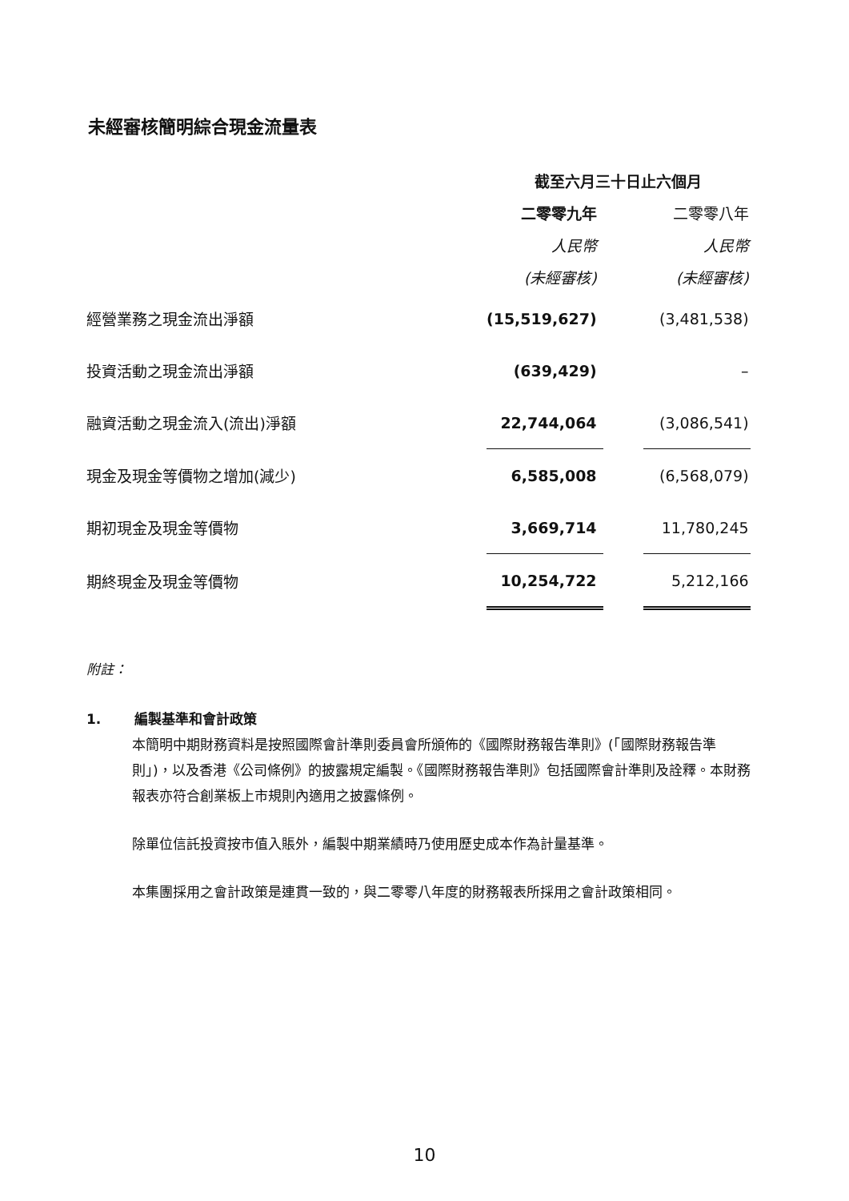未經審核簡明綜合現金流量表
| | 截至六月三十日止六個月 | | |
| | 二零零九年 | | 二零零八年 |
| | 人民幣 | | 人民幣 |
| | (未經審核) | | (未經審核) |
| 經營業務之現金流出淨額 | (15,519,627) | | (3,481,538) |
| 投資活動之現金流出淨額 | (639,429) | | – |
| 融資活動之現金流入(流出)淨額 | 22,744,064 | | (3,086,541) |
| 現金及現金等價物之增加(減少) | 6,585,008 | | (6,568,079) |
| 期初現金及現金等價物 | 3,669,714 | | 11,780,245 |
| 期終現金及現金等價物 | 10,254,722 | | 5,212,166 |
附註：
1. 編製基準和會計政策
本簡明中期財務資料是按照國際會計準則委員會所頒佈的《國際財務報告準則》(「國際財務報告準則」)，以及香港《公司條例》的披露規定編製。《國際財務報告準則》包括國際會計準則及詮釋。本財務報表亦符合創業板上市規則內適用之披露條例。
除單位信託投資按市值入賬外，編製中期業績時乃使用歷史成本作為計量基準。
本集團採用之會計政策是連貫一致的，與二零零八年度的財務報表所採用之會計政策相同。
10